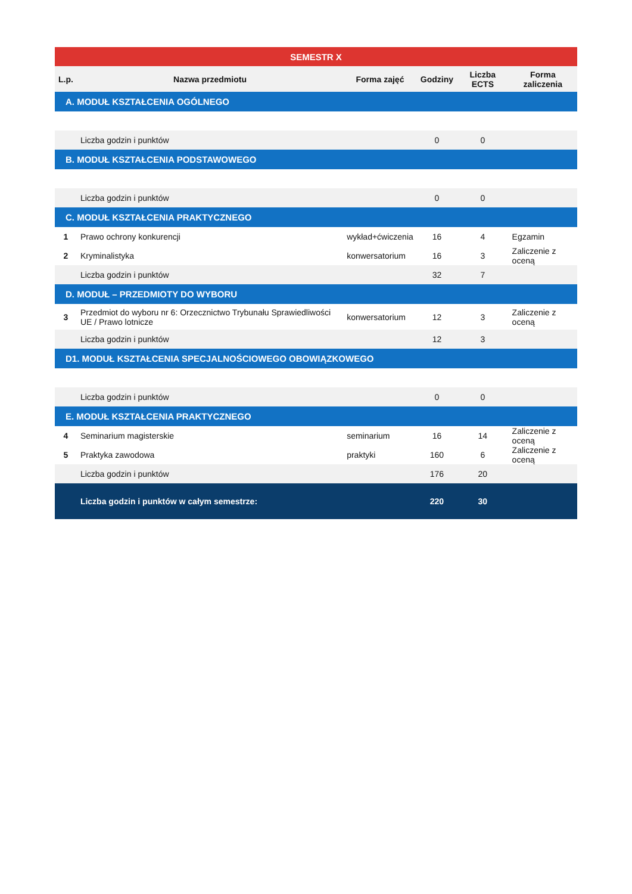| SEMESTR X | | | | | |
| --- | --- | --- | --- | --- | --- |
| L.p. | Nazwa przedmiotu | Forma zajęć | Godziny | Liczba ECTS | Forma zaliczenia |
| A. MODUŁ KSZTAŁCENIA OGÓLNEGO | | | | | |
| | Liczba godzin i punktów | | 0 | 0 | |
| B. MODUŁ KSZTAŁCENIA PODSTAWOWEGO | | | | | |
| | Liczba godzin i punktów | | 0 | 0 | |
| C. MODUŁ KSZTAŁCENIA PRAKTYCZNEGO | | | | | |
| 1 | Prawo ochrony konkurencji | wykład+ćwiczenia | 16 | 4 | Egzamin |
| 2 | Kryminalistyka | konwersatorium | 16 | 3 | Zaliczenie z oceną |
| | Liczba godzin i punktów | | 32 | 7 | |
| D. MODUŁ – PRZEDMIOTY DO WYBORU | | | | | |
| 3 | Przedmiot do wyboru nr 6: Orzecznictwo Trybunału Sprawiedliwości UE / Prawo lotnicze | konwersatorium | 12 | 3 | Zaliczenie z oceną |
| | Liczba godzin i punktów | | 12 | 3 | |
| D1. MODUŁ KSZTAŁCENIA SPECJALNOŚCIOWEGO OBOWIĄZKOWEGO | | | | | |
| | Liczba godzin i punktów | | 0 | 0 | |
| E. MODUŁ KSZTAŁCENIA PRAKTYCZNEGO | | | | | |
| 4 | Seminarium magisterskie | seminarium | 16 | 14 | Zaliczenie z oceną |
| 5 | Praktyka zawodowa | praktyki | 160 | 6 | Zaliczenie z oceną |
| | Liczba godzin i punktów | | 176 | 20 | |
| | Liczba godzin i punktów w całym semestrze: | | 220 | 30 | |